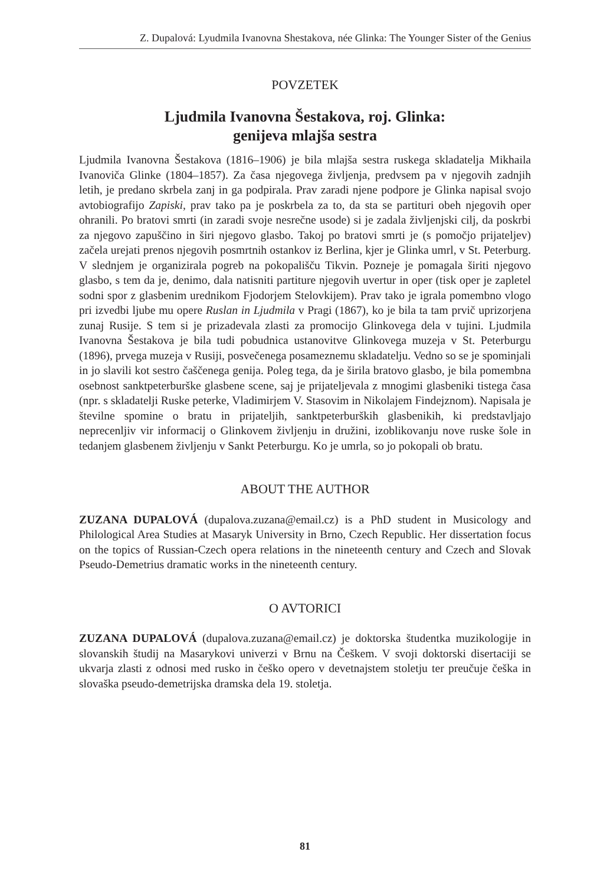Z. Dupalová: Lyudmila Ivanovna Shestakova, née Glinka: The Younger Sister of the Genius
POVZETEK
Ljudmila Ivanovna Šestakova, roj. Glinka:
genijeva mlajša sestra
Ljudmila Ivanovna Šestakova (1816–1906) je bila mlajša sestra ruskega skladatelja Mikhaila Ivanoviča Glinke (1804–1857). Za časa njegovega življenja, predvsem pa v njegovih zadnjih letih, je predano skrbela zanj in ga podpirala. Prav zaradi njene podpore je Glinka napisal svojo avtobiografijo Zapiski, prav tako pa je poskrbela za to, da sta se partituri obeh njegovih oper ohranili. Po bratovi smrti (in zaradi svoje nesrečne usode) si je zadala življenjski cilj, da poskrbi za njegovo zapuščino in širi njegovo glasbo. Takoj po bratovi smrti je (s pomočjo prijateljev) začela urejati prenos njegovih posmrtnih ostankov iz Berlina, kjer je Glinka umrl, v St. Peterburg. V slednjem je organizirala pogreb na pokopališču Tikvin. Pozneje je pomagala širiti njegovo glasbo, s tem da je, denimo, dala natisniti partiture njegovih uvertur in oper (tisk oper je zapletel sodni spor z glasbenim urednikom Fjodorjem Stelovkijem). Prav tako je igrala pomembno vlogo pri izvedbi ljube mu opere Ruslan in Ljudmila v Pragi (1867), ko je bila ta tam prvič uprizorjena zunaj Rusije. S tem si je prizadevala zlasti za promocijo Glinkovega dela v tujini. Ljudmila Ivanovna Šestakova je bila tudi pobudnica ustanovitve Glinkovega muzeja v St. Peterburgu (1896), prvega muzeja v Rusiji, posvečenega posameznemu skladatelju. Vedno so se je spominjali in jo slavili kot sestro čaščenega genija. Poleg tega, da je širila bratovo glasbo, je bila pomembna osebnost sanktpeterburške glasbene scene, saj je prijateljevala z mnogimi glasbeniki tistega časa (npr. s skladatelji Ruske peterke, Vladimirjem V. Stasovim in Nikolajem Findejznom). Napisala je številne spomine o bratu in prijateljih, sanktpeterburških glasbenikih, ki predstavljajo neprecenljiv vir informacij o Glinkovem življenju in družini, izoblikovanju nove ruske šole in tedanjem glasbenem življenju v Sankt Peterburgu. Ko je umrla, so jo pokopali ob bratu.
ABOUT THE AUTHOR
ZUZANA DUPALOVÁ (dupalova.zuzana@email.cz) is a PhD student in Musicology and Philological Area Studies at Masaryk University in Brno, Czech Republic. Her dissertation focus on the topics of Russian-Czech opera relations in the nineteenth century and Czech and Slovak Pseudo-Demetrius dramatic works in the nineteenth century.
O AVTORICI
ZUZANA DUPALOVÁ (dupalova.zuzana@email.cz) je doktorska študentka muzikologije in slovanskih študij na Masarykovi univerzi v Brnu na Češkem. V svoji doktorski disertaciji se ukvarja zlasti z odnosi med rusko in češko opero v devetnajstem stoletju ter preučuje češka in slovaška pseudo-demetrijska dramska dela 19. stoletja.
81